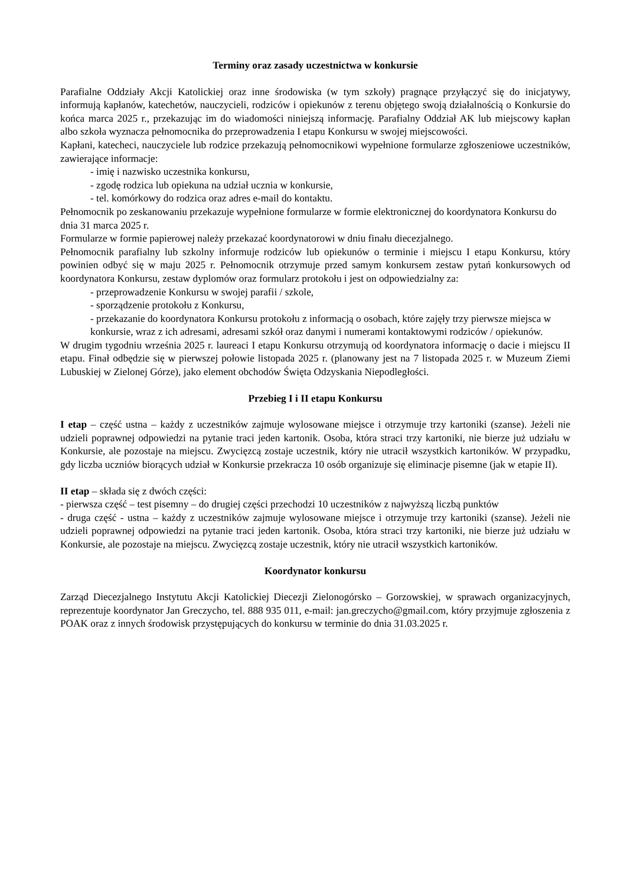Terminy oraz zasady uczestnictwa w konkursie
Parafialne Oddziały Akcji Katolickiej oraz inne środowiska (w tym szkoły) pragnące przyłączyć się do inicjatywy, informują kapłanów, katechetów, nauczycieli, rodziców i opiekunów z terenu objętego swoją działalnością o Konkursie do końca marca 2025 r., przekazując im do wiadomości niniejszą informację. Parafialny Oddział AK lub miejscowy kapłan albo szkoła wyznacza pełnomocnika do przeprowadzenia I etapu Konkursu w swojej miejscowości.
Kapłani, katecheci, nauczyciele lub rodzice przekazują pełnomocnikowi wypełnione formularze zgłoszeniowe uczestników, zawierające informacje:
- imię i nazwisko uczestnika konkursu,
- zgodę rodzica lub opiekuna na udział ucznia w konkursie,
- tel. komórkowy do rodzica oraz adres e-mail do kontaktu.
Pełnomocnik po zeskanowaniu przekazuje wypełnione formularze w formie elektronicznej do koordynatora Konkursu do dnia 31 marca 2025 r.
Formularze w formie papierowej należy przekazać koordynatorowi w dniu finału diecezjalnego.
Pełnomocnik parafialny lub szkolny informuje rodziców lub opiekunów o terminie i miejscu I etapu Konkursu, który powinien odbyć się w maju 2025 r. Pełnomocnik otrzymuje przed samym konkursem zestaw pytań konkursowych od koordynatora Konkursu, zestaw dyplomów oraz formularz protokołu i jest on odpowiedzialny za:
- przeprowadzenie Konkursu w swojej parafii / szkole,
- sporządzenie protokołu z Konkursu,
- przekazanie do koordynatora Konkursu protokołu z informacją o osobach, które zajęły trzy pierwsze miejsca w konkursie, wraz z ich adresami, adresami szkół oraz danymi i numerami kontaktowymi rodziców / opiekunów.
W drugim tygodniu września 2025 r. laureaci I etapu Konkursu otrzymują od koordynatora informację o dacie i miejscu II etapu. Finał odbędzie się w pierwszej połowie listopada 2025 r. (planowany jest na 7 listopada 2025 r. w Muzeum Ziemi Lubuskiej w Zielonej Górze), jako element obchodów Święta Odzyskania Niepodległości.
Przebieg I i II etapu Konkursu
I etap – część ustna – każdy z uczestników zajmuje wylosowane miejsce i otrzymuje trzy kartoniki (szanse). Jeżeli nie udzieli poprawnej odpowiedzi na pytanie traci jeden kartonik. Osoba, która straci trzy kartoniki, nie bierze już udziału w Konkursie, ale pozostaje na miejscu. Zwycięzcą zostaje uczestnik, który nie utracił wszystkich kartoników. W przypadku, gdy liczba uczniów biorących udział w Konkursie przekracza 10 osób organizuje się eliminacje pisemne (jak w etapie II).
II etap – składa się z dwóch części:
- pierwsza część – test pisemny – do drugiej części przechodzi 10 uczestników z najwyższą liczbą punktów
- druga część - ustna – każdy z uczestników zajmuje wylosowane miejsce i otrzymuje trzy kartoniki (szanse). Jeżeli nie udzieli poprawnej odpowiedzi na pytanie traci jeden kartonik. Osoba, która straci trzy kartoniki, nie bierze już udziału w Konkursie, ale pozostaje na miejscu. Zwycięzcą zostaje uczestnik, który nie utracił wszystkich kartoników.
Koordynator konkursu
Zarząd Diecezjalnego Instytutu Akcji Katolickiej Diecezji Zielonogórsko – Gorzowskiej, w sprawach organizacyjnych, reprezentuje koordynator Jan Greczycho, tel. 888 935 011, e-mail: jan.greczycho@gmail.com, który przyjmuje zgłoszenia z POAK oraz z innych środowisk przystępujących do konkursu w terminie do dnia 31.03.2025 r.